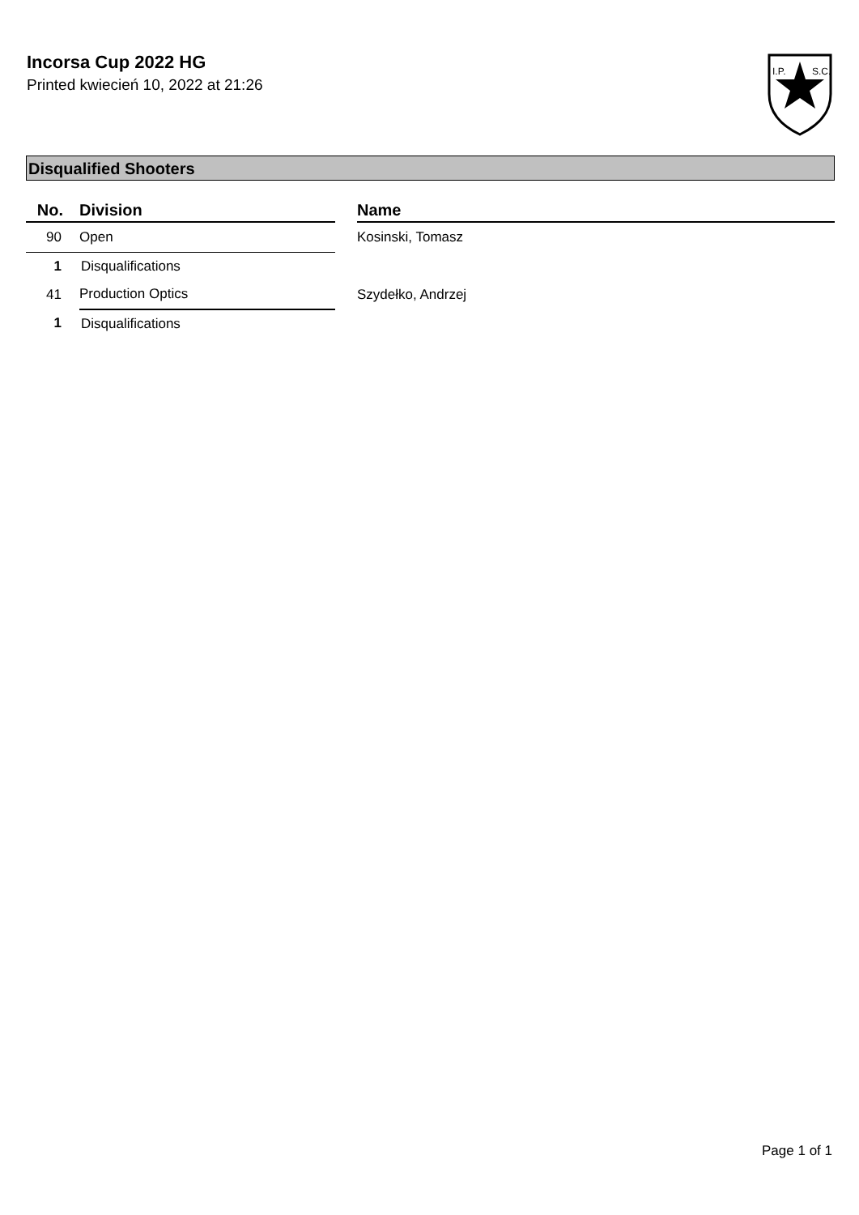Incorsa Cup 2022 HG
Printed kwiecień 10, 2022 at 21:26
I.P.
S.C.
Disqualified Shooters
| No. | Division | | Name |
| --- | --- | --- | --- |
| 90 | Open | | Kosinski, Tomasz |
| 1 | Disqualifications | | |
| 41 | Production Optics | | Szydełko, Andrzej |
| 1 | Disqualifications | | |
Page 1 of 1